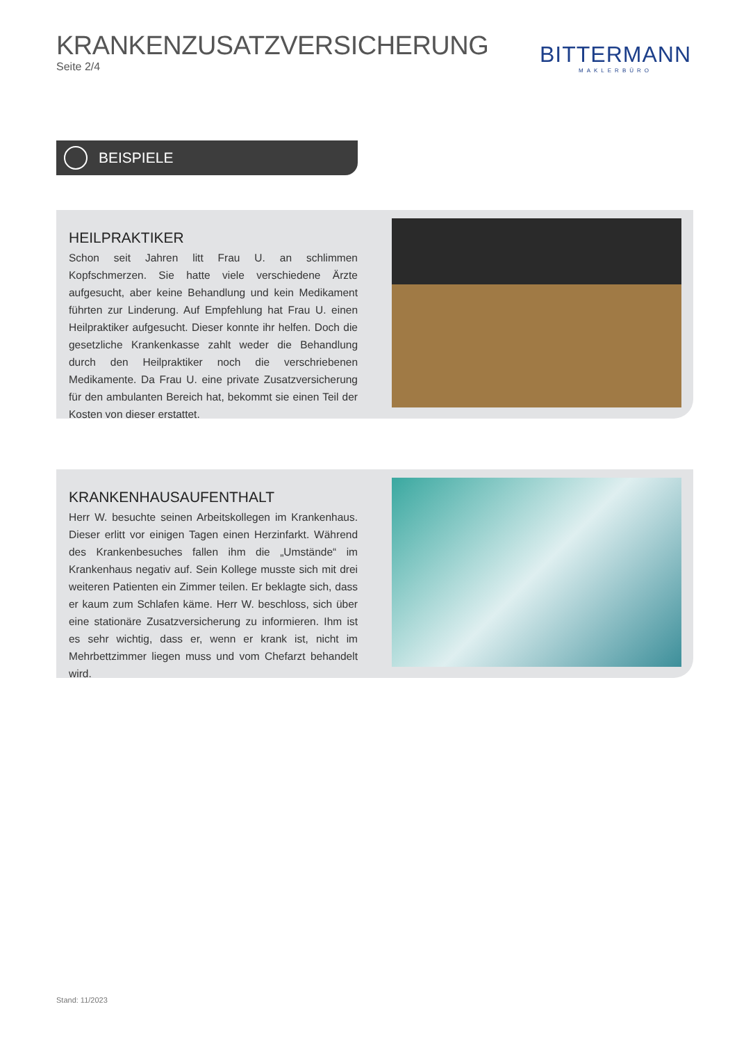KRANKENZUSATZVERSICHERUNG
Seite 2/4
BITTERMANN
MAKLERBÜRO
BEISPIELE
HEILPRAKTIKER
Schon seit Jahren litt Frau U. an schlimmen Kopfschmerzen. Sie hatte viele verschiedene Ärzte aufgesucht, aber keine Behandlung und kein Medikament führten zur Linderung. Auf Empfehlung hat Frau U. einen Heilpraktiker aufgesucht. Dieser konnte ihr helfen. Doch die gesetzliche Krankenkasse zahlt weder die Behandlung durch den Heilpraktiker noch die verschriebenen Medikamente. Da Frau U. eine private Zusatzversicherung für den ambulanten Bereich hat, bekommt sie einen Teil der Kosten von dieser erstattet.
KRANKENHAUSAUFENTHALT
Herr W. besuchte seinen Arbeitskollegen im Krankenhaus. Dieser erlitt vor einigen Tagen einen Herzinfarkt. Während des Krankenbesuches fallen ihm die „Umstände“ im Krankenhaus negativ auf. Sein Kollege musste sich mit drei weiteren Patienten ein Zimmer teilen. Er beklagte sich, dass er kaum zum Schlafen käme. Herr W. beschloss, sich über eine stationäre Zusatzversicherung zu informieren. Ihm ist es sehr wichtig, dass er, wenn er krank ist, nicht im Mehrbettzimmer liegen muss und vom Chefarzt behandelt wird.
Stand: 11/2023